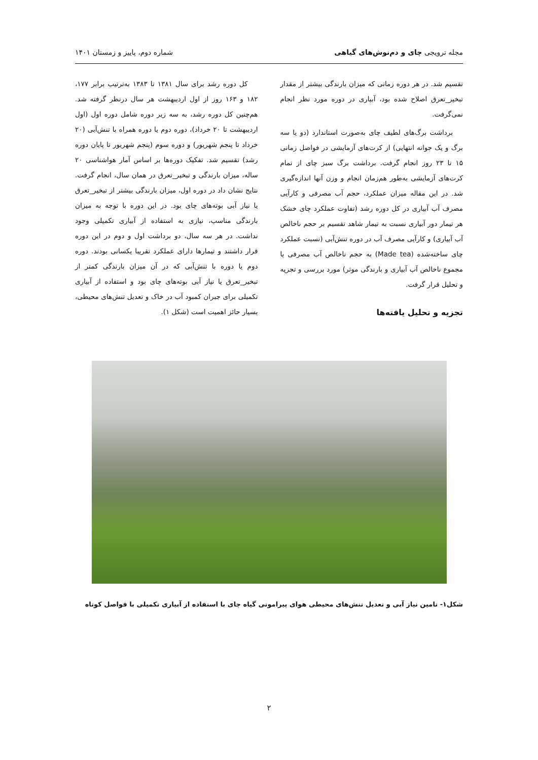مجله ترویجی چای و دم‌نوش‌های گیاهی شماره دوم، پاییز و زمستان ۱۴۰۱
تقسیم شد. در هر دوره زمانی که میزان بارندگی بیشتر از مقدار تبخیر_تعرق اصلاح شده بود، آبیاری در دوره مورد نظر انجام نمی‌گرفت.
برداشت برگ‌های لطیف چای به‌صورت استاندارد (دو یا سه برگ و یک جوانه انتهایی) از کرت‌های آزمایشی در فواصل زمانی ۱۵ تا ۲۳ روز انجام گرفت. برداشت برگ سبز چای از تمام کرت‌های آزمایشی به‌طور هم‌زمان انجام و وزن آنها اندازه‌گیری شد. در این مقاله میزان عملکرد، حجم آب مصرفی و کارآیی مصرف آب آبیاری در کل دوره رشد (تفاوت عملکرد چای خشک هر تیمار دور آبیاری نسبت به تیمار شاهد تقسیم بر حجم ناخالص آب آبیاری) و کارآیی مصرف آب در دوره تنش‌آبی (نسبت عملکرد چای ساخته‌شده (Made tea) به حجم ناخالص آب مصرفی یا مجموع ناخالص آب آبیاری و بارندگی موثر) مورد بررسی و تجزیه و تحلیل قرار گرفت.
تجزیه و تحلیل یافته‌ها
کل دوره رشد برای سال ۱۳۸۱ تا ۱۳۸۳ به‌ترتیب برابر ۱۷۷، ۱۸۲ و ۱۶۳ روز از اول اردیبهشت هر سال درنظر گرفته شد. هم‌چنین کل دوره رشد، به سه زیر دوره شامل دوره اول (اول اردیبهشت تا ۲۰ خرداد)، دوره دوم یا دوره همراه با تنش‌آبی (۲۰ خرداد تا پنجم شهریور) و دوره سوم (پنجم شهریور تا پایان دوره رشد) تقسیم شد. تفکیک دوره‌ها بر اساس آمار هواشناسی ۲۰ ساله، میزان بارندگی و تبخیر_تعرق در همان سال، انجام گرفت. نتایج نشان داد در دوره اول، میزان بارندگی بیشتر از تبخیر_تعرق یا نیاز آبی بوته‌های چای بود. در این دوره با توجه به میزان بارندگی مناسب، نیازی به استفاده از آبیاری تکمیلی وجود نداشت. در هر سه سال، دو برداشت اول و دوم در این دوره قرار داشتند و تیمارها دارای عملکرد تقریبا یکسانی بودند. دوره دوم یا دوره با تنش‌آبی که در آن میزان بارندگی کمتر از تبخیر_تعرق یا نیاز آبی بوته‌های چای بود و استفاده از آبیاری تکمیلی برای جبران کمبود آب در خاک و تعدیل تنش‌های محیطی، بسیار حائز اهمیت است (شکل ۱).
شکل۱- تامین نیاز آبی و تعدیل تنش‌های محیطی هوای پیرامونی گیاه چای با استفاده از آبیاری تکمیلی با فواصل کوتاه
۲